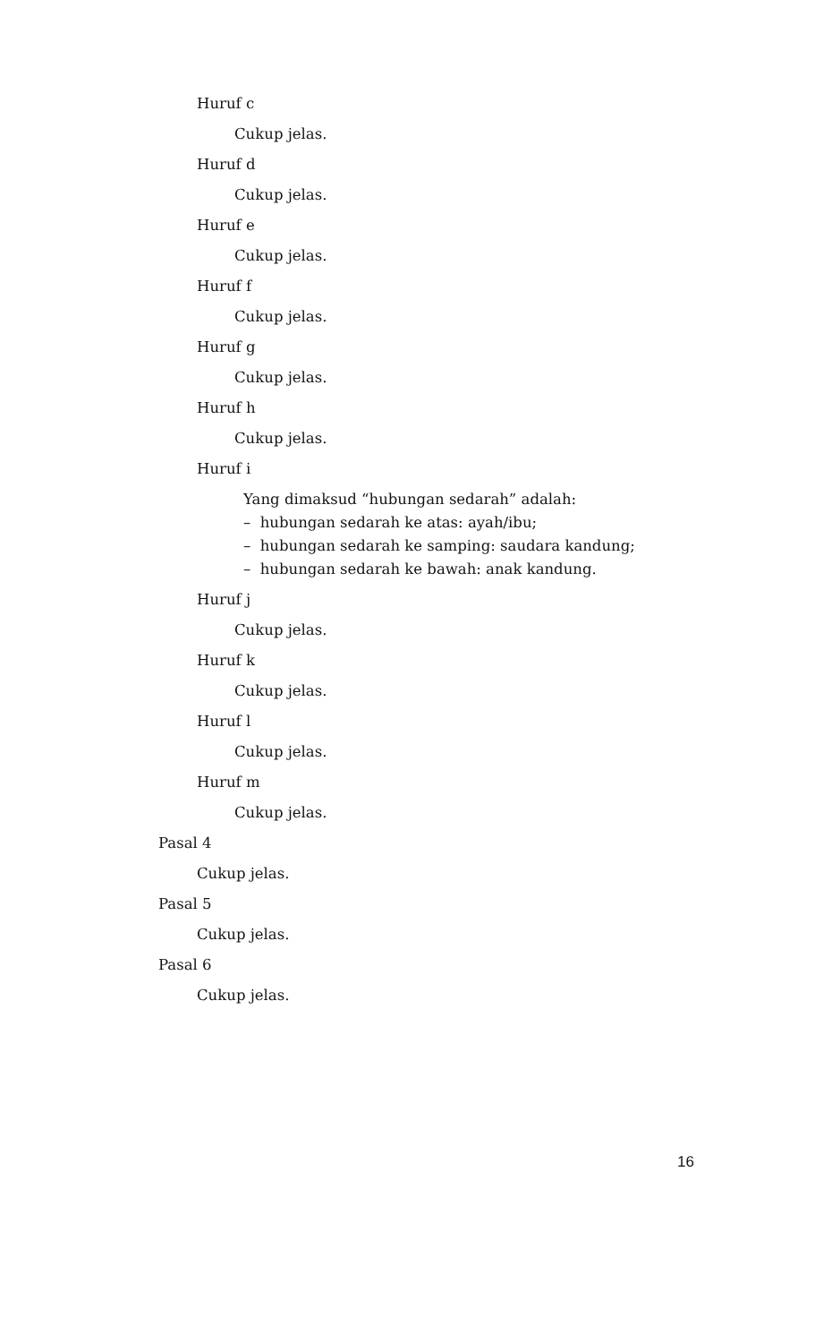Huruf c
Cukup jelas.
Huruf d
Cukup jelas.
Huruf e
Cukup jelas.
Huruf f
Cukup jelas.
Huruf g
Cukup jelas.
Huruf h
Cukup jelas.
Huruf i
Yang dimaksud “hubungan sedarah” adalah:
– hubungan sedarah ke atas: ayah/ibu;
– hubungan sedarah ke samping: saudara kandung;
– hubungan sedarah ke bawah: anak kandung.
Huruf j
Cukup jelas.
Huruf k
Cukup jelas.
Huruf l
Cukup jelas.
Huruf m
Cukup jelas.
Pasal 4
Cukup jelas.
Pasal 5
Cukup jelas.
Pasal 6
Cukup jelas.
16